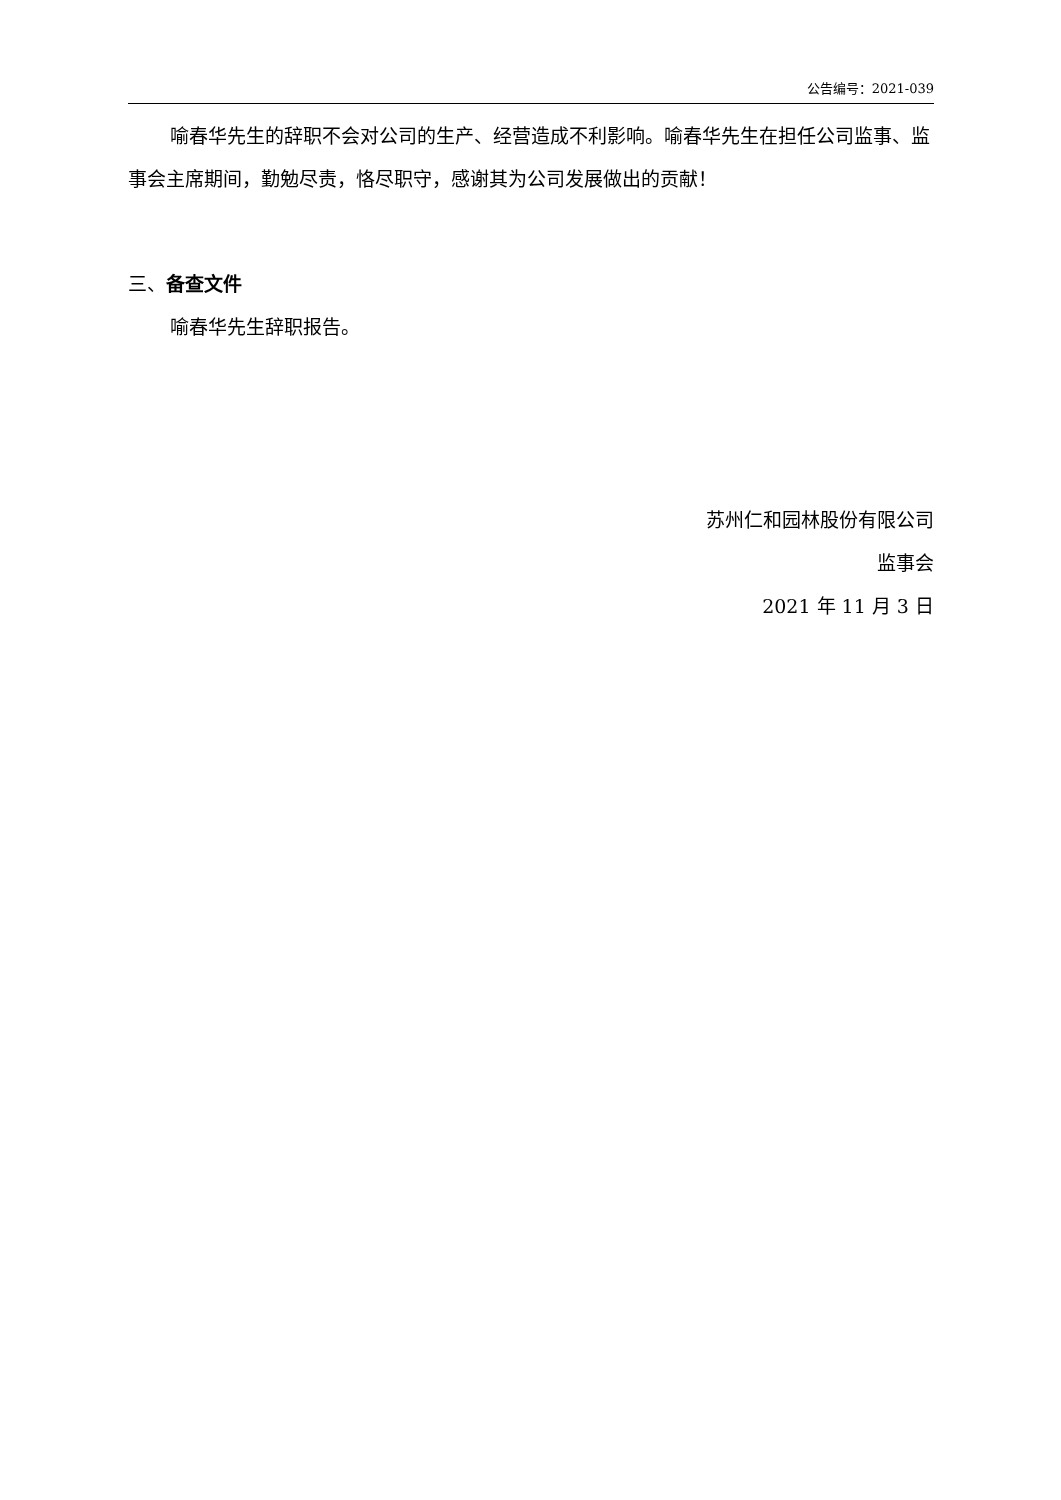公告编号：2021-039
喻春华先生的辞职不会对公司的生产、经营造成不利影响。喻春华先生在担任公司监事、监事会主席期间，勤勉尽责，恪尽职守，感谢其为公司发展做出的贡献！
三、备查文件
喻春华先生辞职报告。
苏州仁和园林股份有限公司
监事会
2021 年 11 月 3 日